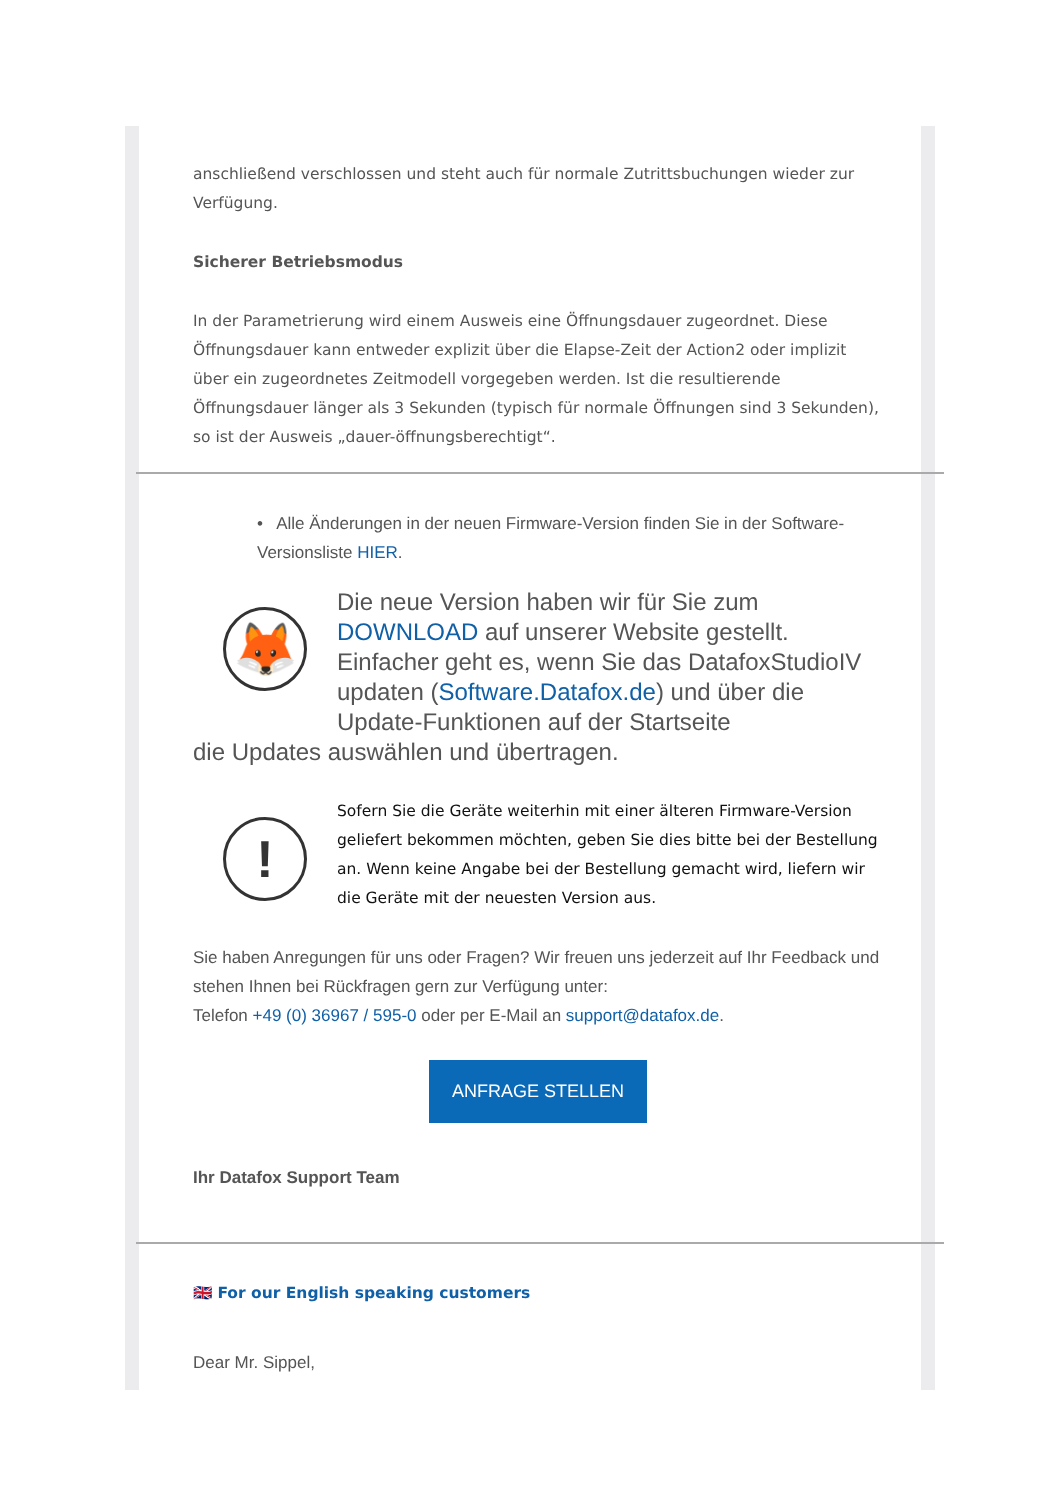anschließend verschlossen und steht auch für normale Zutrittsbuchungen wieder zur Verfügung.
Sicherer Betriebsmodus
In der Parametrierung wird einem Ausweis eine Öffnungsdauer zugeordnet. Diese Öffnungsdauer kann entweder explizit über die Elapse-Zeit der Action2 oder implizit über ein zugeordnetes Zeitmodell vorgegeben werden. Ist die resultierende Öffnungsdauer länger als 3 Sekunden (typisch für normale Öffnungen sind 3 Sekunden), so ist der Ausweis „dauer-öffnungsberechtigt“.
• Alle Änderungen in der neuen Firmware-Version finden Sie in der Software-Versionsliste HIER.
🦊
Die neue Version haben wir für Sie zum DOWNLOAD auf unserer Website gestellt. Einfacher geht es, wenn Sie das DatafoxStudioIV updaten (Software.Datafox.de) und über die Update-Funktionen auf der Startseite
die Updates auswählen und übertragen.
!
Sofern Sie die Geräte weiterhin mit einer älteren Firmware-Version geliefert bekommen möchten, geben Sie dies bitte bei der Bestellung an. Wenn keine Angabe bei der Bestellung gemacht wird, liefern wir die Geräte mit der neuesten Version aus.
Sie haben Anregungen für uns oder Fragen? Wir freuen uns jederzeit auf Ihr Feedback und stehen Ihnen bei Rückfragen gern zur Verfügung unter:
Telefon +49 (0) 36967 / 595-0 oder per E-Mail an support@datafox.de.
ANFRAGE STELLEN
Ihr Datafox Support Team
🇬🇧 For our English speaking customers
Dear Mr. Sippel,